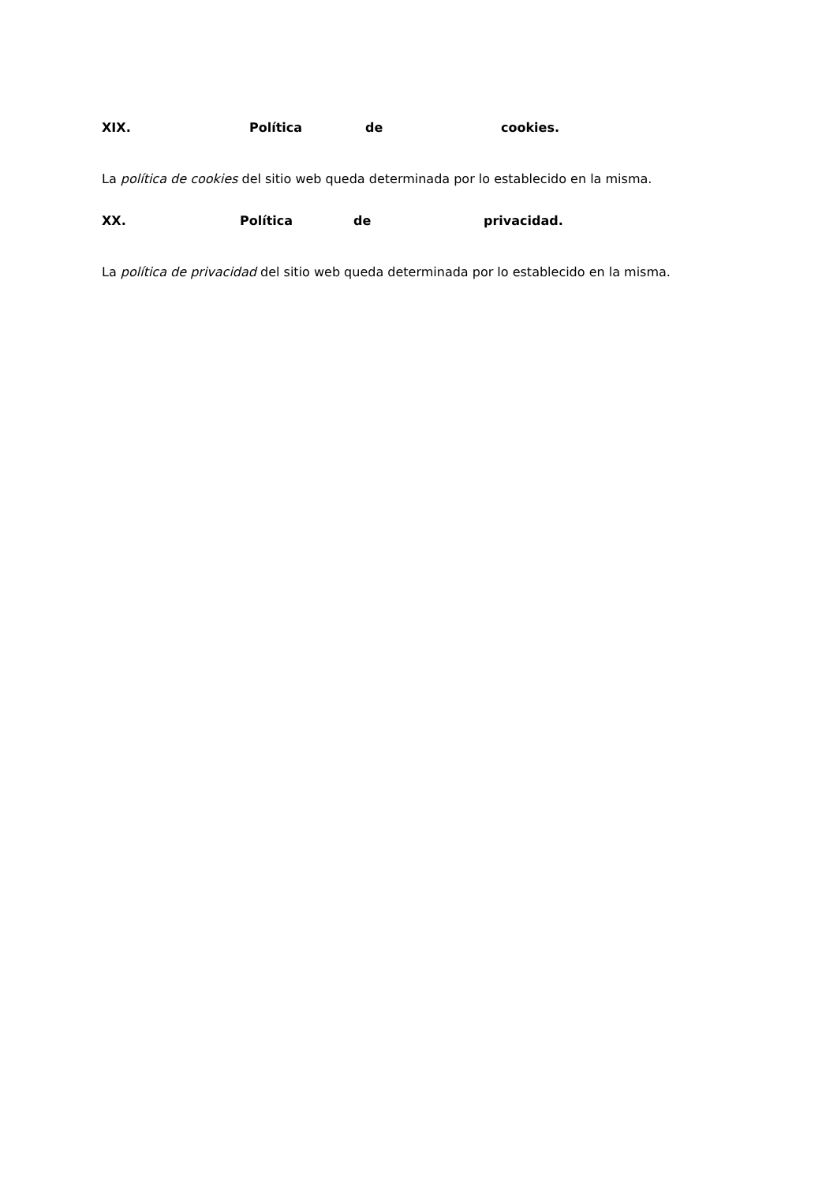XIX. Política de cookies.
La política de cookies del sitio web queda determinada por lo establecido en la misma.
XX. Política de privacidad.
La política de privacidad del sitio web queda determinada por lo establecido en la misma.